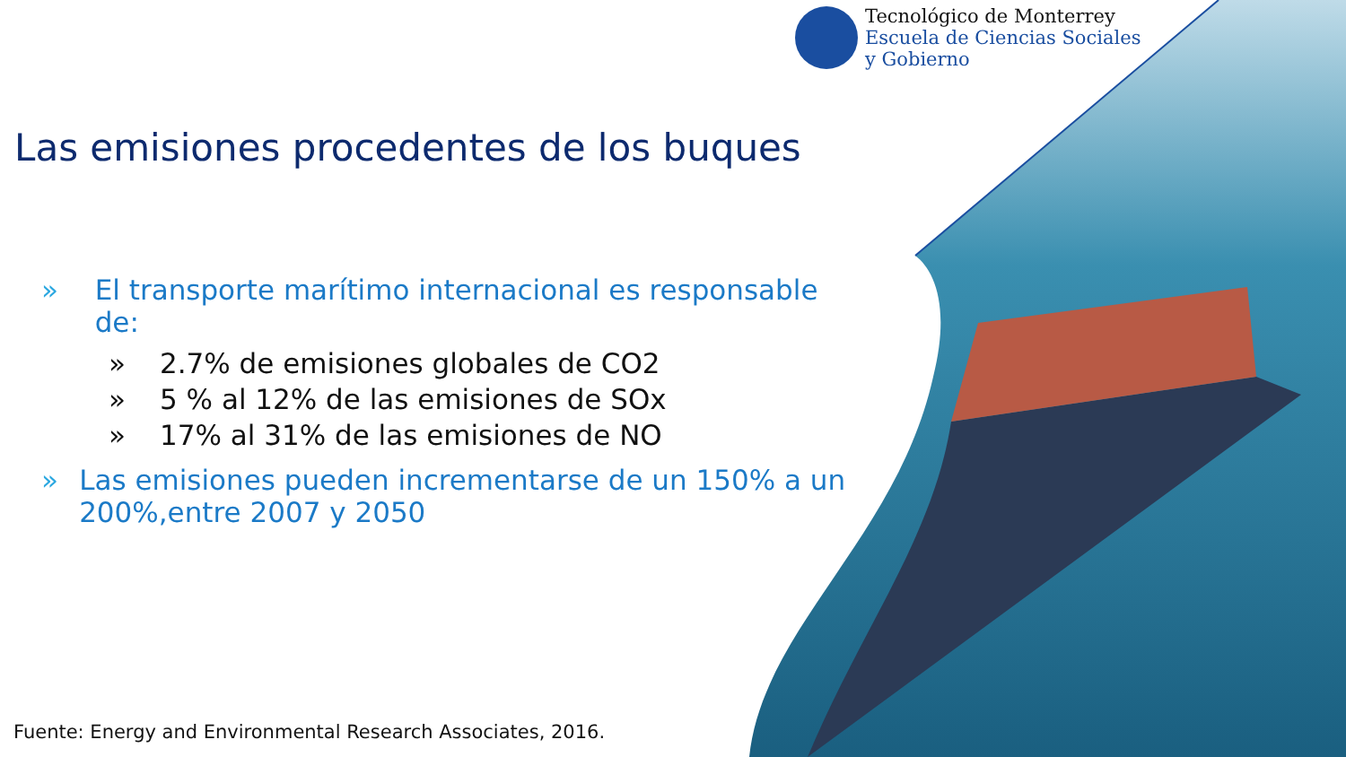Tecnológico de Monterrey
Escuela de Ciencias Sociales
y Gobierno
Las emisiones procedentes de los buques
» El transporte marítimo internacional es responsable de:
» 2.7% de emisiones globales de CO2
» 5 % al 12% de las emisiones de SOx
» 17% al 31% de las emisiones de NO
» Las emisiones pueden incrementarse de un 150% a un 200%,entre 2007 y 2050
Fuente: Energy and Environmental Research Associates, 2016.